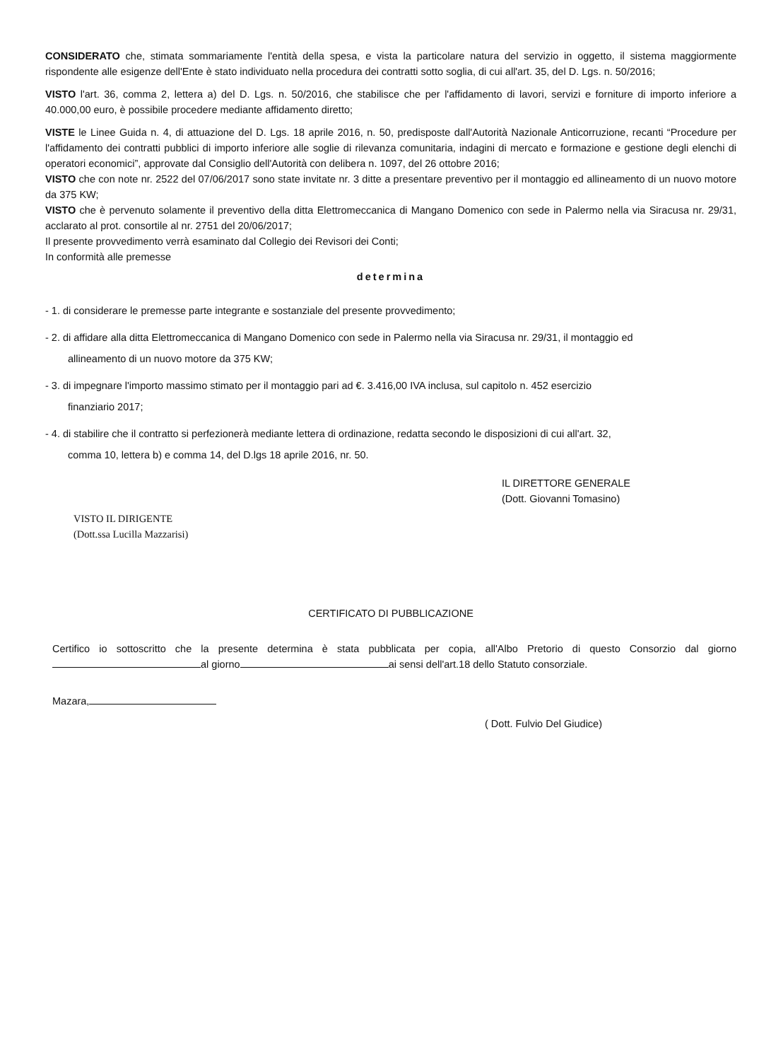CONSIDERATO che, stimata sommariamente l'entità della spesa, e vista la particolare natura del servizio in oggetto, il sistema maggiormente rispondente alle esigenze dell'Ente è stato individuato nella procedura dei contratti sotto soglia, di cui all'art. 35, del D. Lgs. n. 50/2016;
VISTO l'art. 36, comma 2, lettera a) del D. Lgs. n. 50/2016, che stabilisce che per l'affidamento di lavori, servizi e forniture di importo inferiore a 40.000,00 euro, è possibile procedere mediante affidamento diretto;
VISTE le Linee Guida n. 4, di attuazione del D. Lgs. 18 aprile 2016, n. 50, predisposte dall'Autorità Nazionale Anticorruzione, recanti “Procedure per l'affidamento dei contratti pubblici di importo inferiore alle soglie di rilevanza comunitaria, indagini di mercato e formazione e gestione degli elenchi di operatori economici”, approvate dal Consiglio dell'Autorità con delibera n. 1097, del 26 ottobre 2016;
VISTO che con note nr. 2522 del 07/06/2017 sono state invitate nr. 3 ditte a presentare preventivo per il montaggio ed allineamento di un nuovo motore da 375 KW;
VISTO che è pervenuto solamente il preventivo della ditta Elettromeccanica di Mangano Domenico con sede in Palermo nella via Siracusa nr. 29/31, acclarato al prot. consortile al nr. 2751 del 20/06/2017;
Il presente provvedimento verrà esaminato dal Collegio dei Revisori dei Conti;
In conformità alle premesse
determina
- 1. di considerare le premesse parte integrante e sostanziale del presente provvedimento;
- 2. di affidare alla ditta Elettromeccanica di Mangano Domenico con sede in Palermo nella via Siracusa nr. 29/31, il montaggio ed
allineamento di un nuovo motore da 375 KW;
- 3. di impegnare l'importo massimo stimato per il montaggio pari ad €. 3.416,00 IVA inclusa, sul capitolo n. 452 esercizio
finanziario 2017;
- 4. di stabilire che il contratto si perfezionerà mediante lettera di ordinazione, redatta secondo le disposizioni di cui all'art. 32,
comma 10, lettera b) e comma 14, del D.lgs 18 aprile 2016, nr. 50.
VISTO IL DIRIGENTE
(Dott.ssa Lucilla Mazzarisi)
IL DIRETTORE GENERALE
(Dott. Giovanni Tomasino)
CERTIFICATO DI PUBBLICAZIONE
Certifico io sottoscritto che la presente determina è stata pubblicata per copia, all'Albo Pretorio di questo Consorzio dal giorno al giorno ai sensi dell'art.18 dello Statuto consorziale.
Mazara,
( Dott. Fulvio Del Giudice)